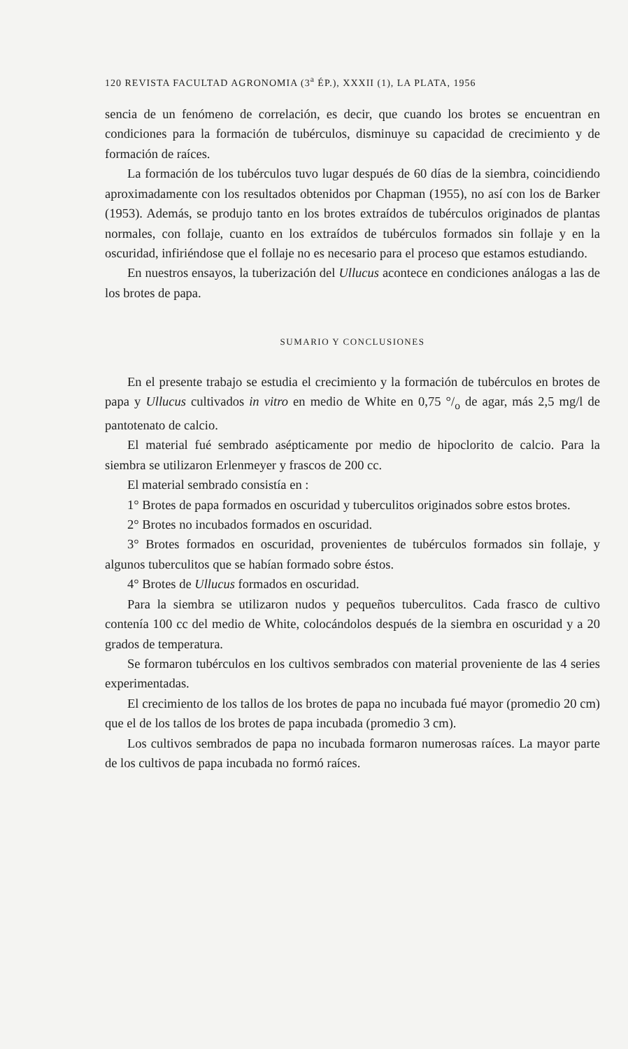120 REVISTA FACULTAD AGRONOMIA (3<sup>a</sup> ÉP.), XXXII (1), LA PLATA, 1956
sencia de un fenómeno de correlación, es decir, que cuando los brotes se encuentran en condiciones para la formación de tubérculos, disminuye su capacidad de crecimiento y de formación de raíces.
La formación de los tubérculos tuvo lugar después de 60 días de la siembra, coincidiendo aproximadamente con los resultados obtenidos por Chapman (1955), no así con los de Barker (1953). Además, se produjo tanto en los brotes extraídos de tubérculos originados de plantas normales, con follaje, cuanto en los extraídos de tubérculos formados sin follaje y en la oscuridad, infiriéndose que el follaje no es necesario para el proceso que estamos estudiando.
En nuestros ensayos, la tuberización del Ullucus acontece en condiciones análogas a las de los brotes de papa.
SUMARIO Y CONCLUSIONES
En el presente trabajo se estudia el crecimiento y la formación de tubérculos en brotes de papa y Ullucus cultivados in vitro en medio de White en 0,75 °/<sub>o</sub> de agar, más 2,5 mg/l de pantotenato de calcio.
El material fué sembrado asépticamente por medio de hipoclorito de calcio. Para la siembra se utilizaron Erlenmeyer y frascos de 200 cc.
El material sembrado consistía en :
1° Brotes de papa formados en oscuridad y tuberculitos originados sobre estos brotes.
2° Brotes no incubados formados en oscuridad.
3° Brotes formados en oscuridad, provenientes de tubérculos formados sin follaje, y algunos tuberculitos que se habían formado sobre éstos.
4° Brotes de Ullucus formados en oscuridad.
Para la siembra se utilizaron nudos y pequeños tuberculitos. Cada frasco de cultivo contenía 100 cc del medio de White, colocándolos después de la siembra en oscuridad y a 20 grados de temperatura.
Se formaron tubérculos en los cultivos sembrados con material proveniente de las 4 series experimentadas.
El crecimiento de los tallos de los brotes de papa no incubada fué mayor (promedio 20 cm) que el de los tallos de los brotes de papa incubada (promedio 3 cm).
Los cultivos sembrados de papa no incubada formaron numerosas raíces. La mayor parte de los cultivos de papa incubada no formó raíces.